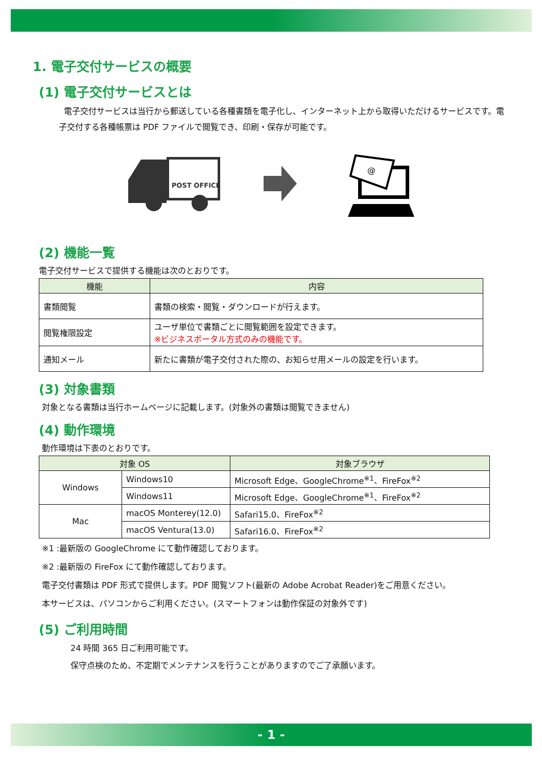1. 電子交付サービスの概要
(1) 電子交付サービスとは
電子交付サービスは当行から郵送している各種書類を電子化し、インターネット上から取得いただけるサービスです。電子交付する各種帳票は PDF ファイルで閲覧でき、印刷・保存が可能です。
POST OFFICE
@
(2) 機能一覧
電子交付サービスで提供する機能は次のとおりです。
| 機能 | 内容 |
| --- | --- |
| 書類閲覧 | 書類の検索・閲覧・ダウンロードが行えます。 |
| 閲覧権限設定 | ユーザ単位で書類ごとに閲覧範囲を設定できます。 ※ビジネスポータル方式のみの機能です。 |
| 通知メール | 新たに書類が電子交付された際の、お知らせ用メールの設定を行います。 |
(3) 対象書類
対象となる書類は当行ホームページに記載します。(対象外の書類は閲覧できません)
(4) 動作環境
動作環境は下表のとおりです。
| 対象 OS | | 対象ブラウザ |
| --- | --- | --- |
| Windows | Windows10 | Microsoft Edge、GoogleChrome<sup>※1</sup>、FireFox<sup>※2</sup> |
| | Windows11 | Microsoft Edge、GoogleChrome<sup>※1</sup>、FireFox<sup>※2</sup> |
| Mac | macOS Monterey(12.0) | Safari15.0、FireFox<sup>※2</sup> |
| | macOS Ventura(13.0) | Safari16.0、FireFox<sup>※2</sup> |
※1 :最新版の GoogleChrome にて動作確認しております。
※2 :最新版の FireFox にて動作確認しております。
電子交付書類は PDF 形式で提供します。PDF 閲覧ソフト(最新の Adobe Acrobat Reader)をご用意ください。
本サービスは、パソコンからご利用ください。(スマートフォンは動作保証の対象外です)
(5) ご利用時間
24 時間 365 日ご利用可能です。
保守点検のため、不定期でメンテナンスを行うことがありますのでご了承願います。
- 1 -